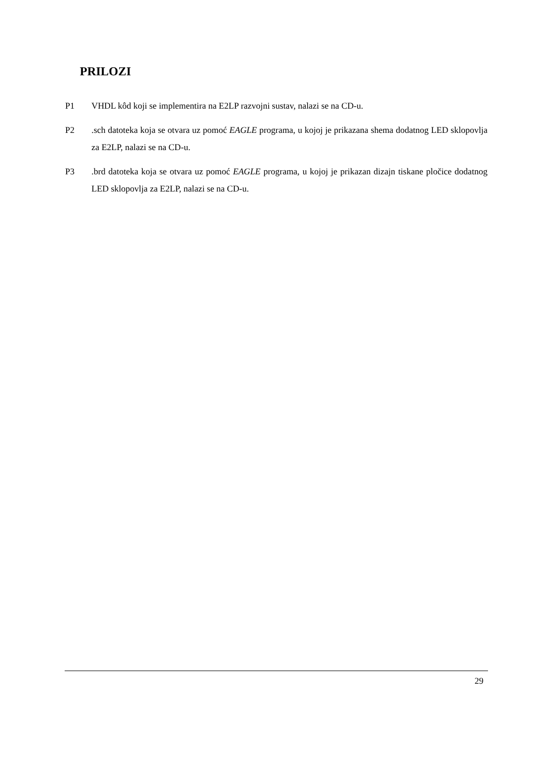PRILOZI
P1 VHDL kôd koji se implementira na E2LP razvojni sustav, nalazi se na CD-u.
P2 .sch datoteka koja se otvara uz pomoć EAGLE programa, u kojoj je prikazana shema dodatnog LED sklopovlja za E2LP, nalazi se na CD-u.
P3 .brd datoteka koja se otvara uz pomoć EAGLE programa, u kojoj je prikazan dizajn tiskane pločice dodatnog LED sklopovlja za E2LP, nalazi se na CD-u.
29